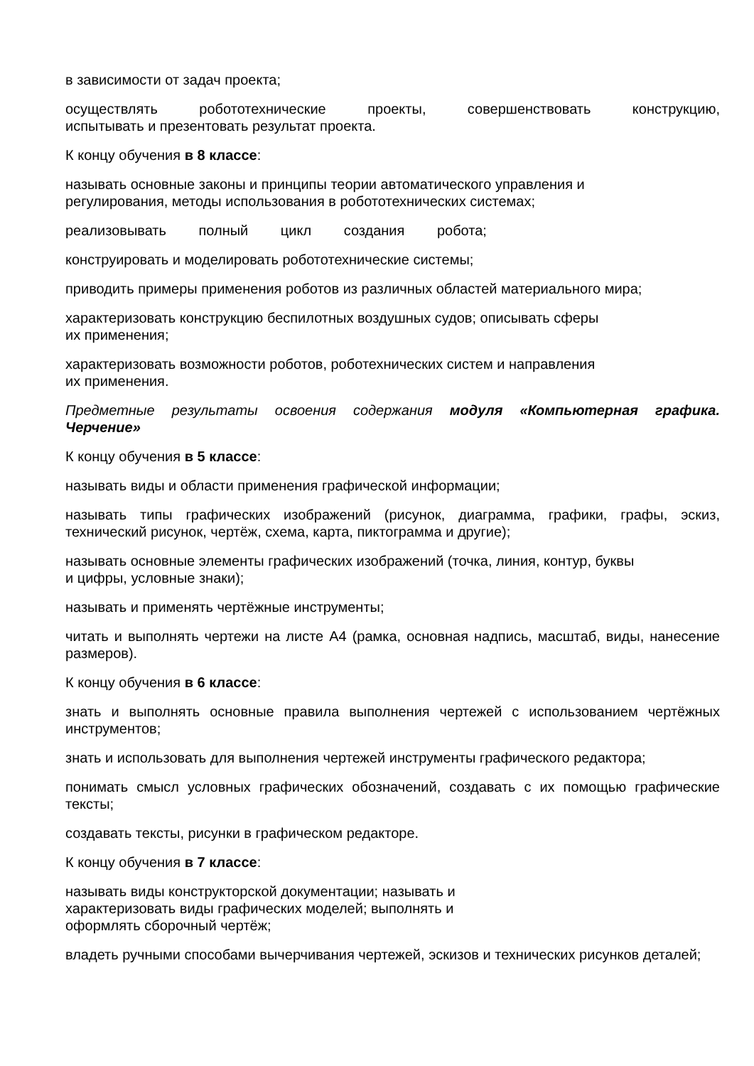в зависимости от задач проекта;
осуществлять робототехнические проекты, совершенствовать конструкцию, испытывать и презентовать результат проекта.
К концу обучения в 8 классе:
называть основные законы и принципы теории автоматического управления и
регулирования, методы использования в робототехнических системах;
реализовывать полный цикл создания робота;
конструировать и моделировать робототехнические системы;
приводить примеры применения роботов из различных областей материального мира;
характеризовать конструкцию беспилотных воздушных судов; описывать сферы
их применения;
характеризовать возможности роботов, роботехнических систем и направления
их применения.
Предметные результаты освоения содержания модуля «Компьютерная графика. Черчение»
К концу обучения в 5 классе:
называть виды и области применения графической информации;
называть типы графических изображений (рисунок, диаграмма, графики, графы, эскиз, технический рисунок, чертёж, схема, карта, пиктограмма и другие);
называть основные элементы графических изображений (точка, линия, контур, буквы
и цифры, условные знаки);
называть и применять чертёжные инструменты;
читать и выполнять чертежи на листе А4 (рамка, основная надпись, масштаб, виды, нанесение размеров).
К концу обучения в 6 классе:
знать и выполнять основные правила выполнения чертежей с использованием чертёжных инструментов;
знать и использовать для выполнения чертежей инструменты графического редактора;
понимать смысл условных графических обозначений, создавать с их помощью графические тексты;
создавать тексты, рисунки в графическом редакторе.
К концу обучения в 7 классе:
называть виды конструкторской документации; называть и
характеризовать виды графических моделей; выполнять и
оформлять сборочный чертёж;
владеть ручными способами вычерчивания чертежей, эскизов и технических рисунков деталей;